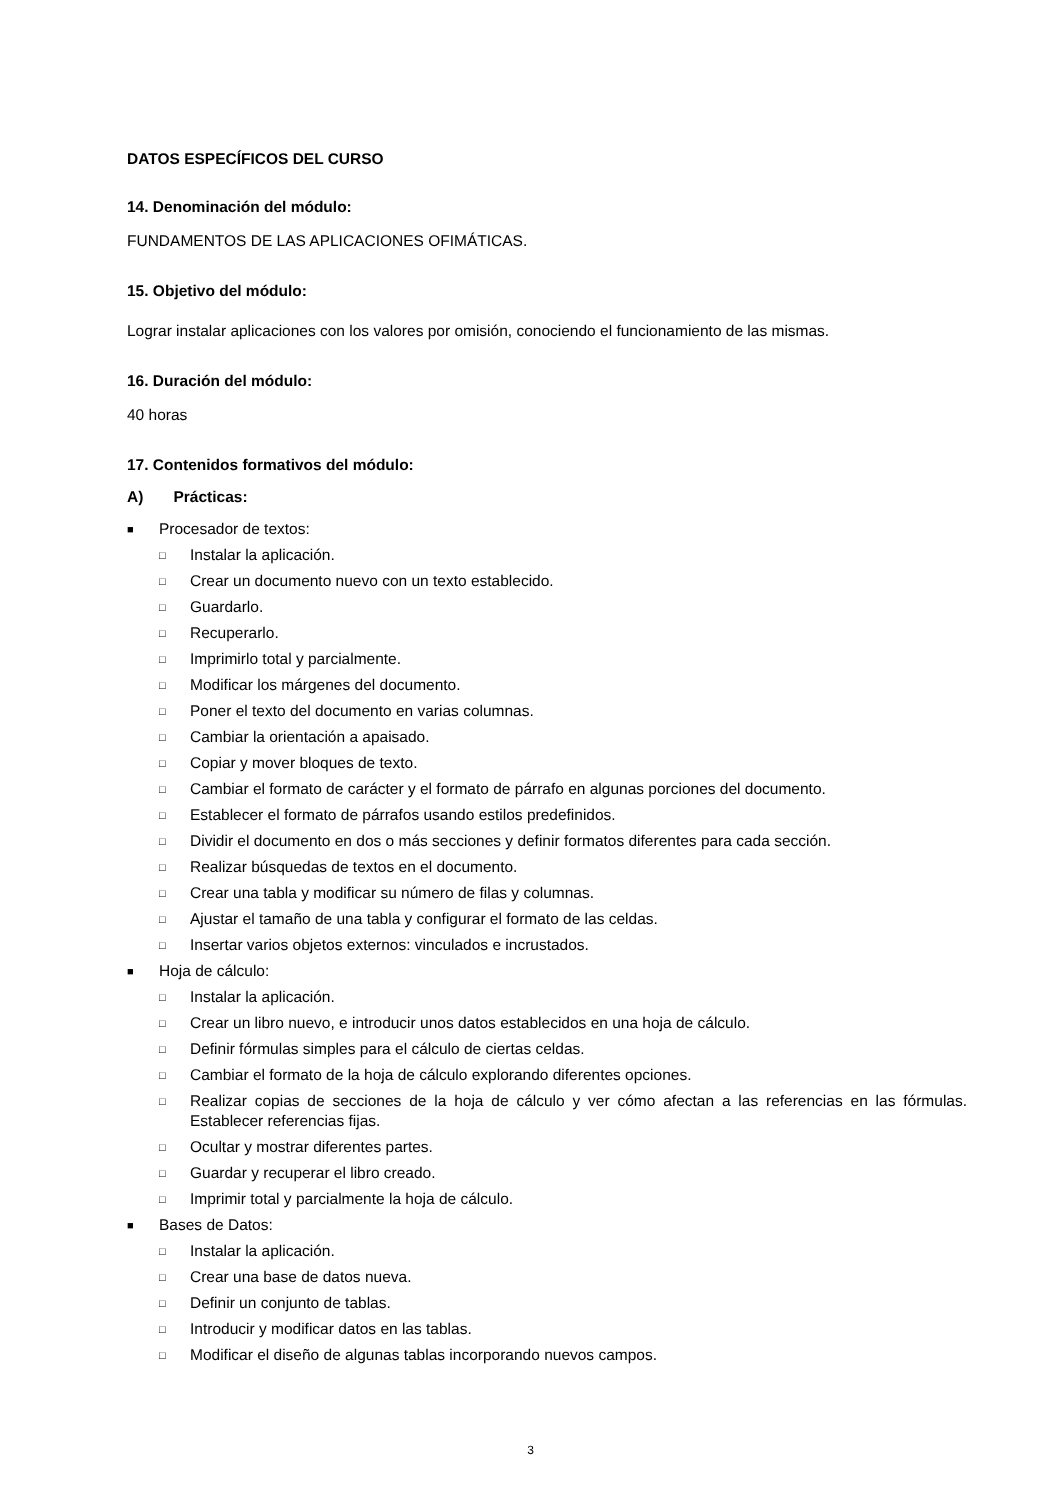DATOS ESPECÍFICOS DEL CURSO
14. Denominación del módulo:
FUNDAMENTOS DE LAS APLICACIONES OFIMÁTICAS.
15. Objetivo del módulo:
Lograr instalar aplicaciones con los valores por omisión, conociendo el funcionamiento de las mismas.
16. Duración del módulo:
40 horas
17. Contenidos formativos del módulo:
A) Prácticas:
■ Procesador de textos:
□ Instalar la aplicación.
□ Crear un documento nuevo con un texto establecido.
□ Guardarlo.
□ Recuperarlo.
□ Imprimirlo total y parcialmente.
□ Modificar los márgenes del documento.
□ Poner el texto del documento en varias columnas.
□ Cambiar la orientación a apaisado.
□ Copiar y mover bloques de texto.
□ Cambiar el formato de carácter y el formato de párrafo en algunas porciones del documento.
□ Establecer el formato de párrafos usando estilos predefinidos.
□ Dividir el documento en dos o más secciones y definir formatos diferentes para cada sección.
□ Realizar búsquedas de textos en el documento.
□ Crear una tabla y modificar su número de filas y columnas.
□ Ajustar el tamaño de una tabla y configurar el formato de las celdas.
□ Insertar varios objetos externos: vinculados e incrustados.
■ Hoja de cálculo:
□ Instalar la aplicación.
□ Crear un libro nuevo, e introducir unos datos establecidos en una hoja de cálculo.
□ Definir fórmulas simples para el cálculo de ciertas celdas.
□ Cambiar el formato de la hoja de cálculo explorando diferentes opciones.
□ Realizar copias de secciones de la hoja de cálculo y ver cómo afectan a las referencias en las fórmulas. Establecer referencias fijas.
□ Ocultar y mostrar diferentes partes.
□ Guardar y recuperar el libro creado.
□ Imprimir total y parcialmente la hoja de cálculo.
■ Bases de Datos:
□ Instalar la aplicación.
□ Crear una base de datos nueva.
□ Definir un conjunto de tablas.
□ Introducir y modificar datos en las tablas.
□ Modificar el diseño de algunas tablas incorporando nuevos campos.
3